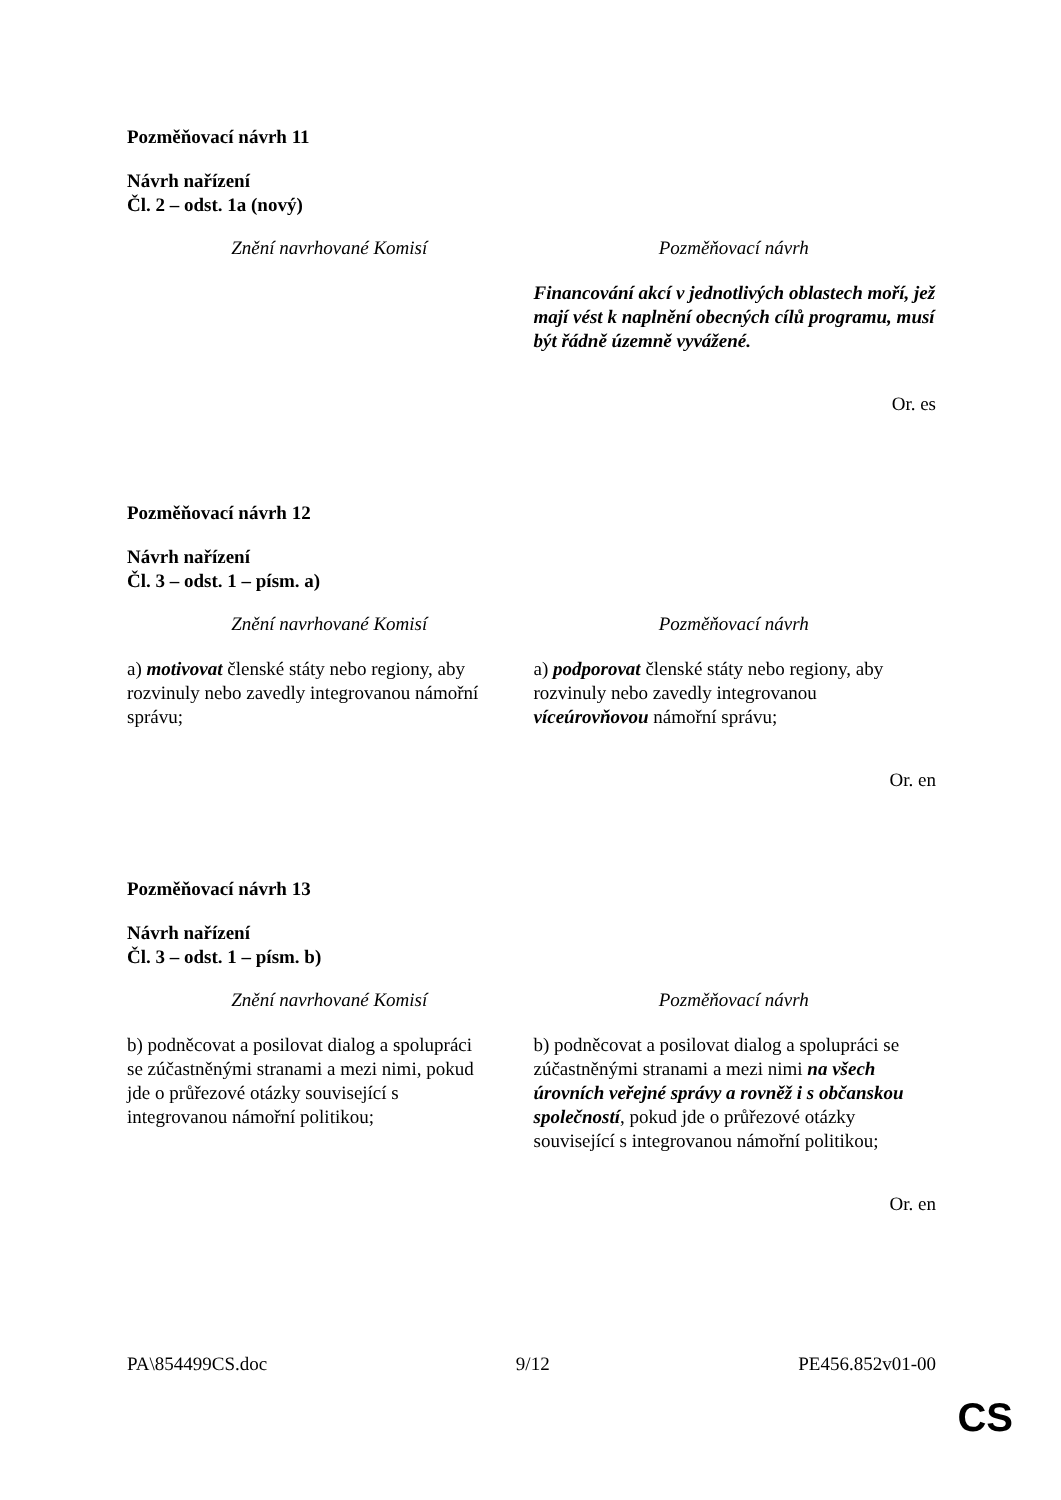Pozměňovací návrh 11
Návrh nařízení
Čl. 2 – odst. 1a (nový)
| Znění navrhované Komisí | Pozměňovací návrh |
| --- | --- |
| | Financování akcí v jednotlivých oblastech moří, jež mají vést k naplnění obecných cílů programu, musí být řádně územně vyvážené. |
Or. es
Pozměňovací návrh 12
Návrh nařízení
Čl. 3 – odst. 1 – písm. a)
| Znění navrhované Komisí | Pozměňovací návrh |
| --- | --- |
| a) motivovat členské státy nebo regiony, aby rozvinuly nebo zavedly integrovanou námořní správu; | a) podporovat členské státy nebo regiony, aby rozvinuly nebo zavedly integrovanou víceúrovňovou námořní správu; |
Or. en
Pozměňovací návrh 13
Návrh nařízení
Čl. 3 – odst. 1 – písm. b)
| Znění navrhované Komisí | Pozměňovací návrh |
| --- | --- |
| b) podněcovat a posilovat dialog a spolupráci se zúčastněnými stranami a mezi nimi, pokud jde o průřezové otázky související s integrovanou námořní politikou; | b) podněcovat a posilovat dialog a spolupráci se zúčastněnými stranami a mezi nimi na všech úrovních veřejné správy a rovněž i s občanskou společností , pokud jde o průřezové otázky související s integrovanou námořní politikou; |
Or. en
PA\854499CS.doc 9/12 PE456.852v01-00
CS